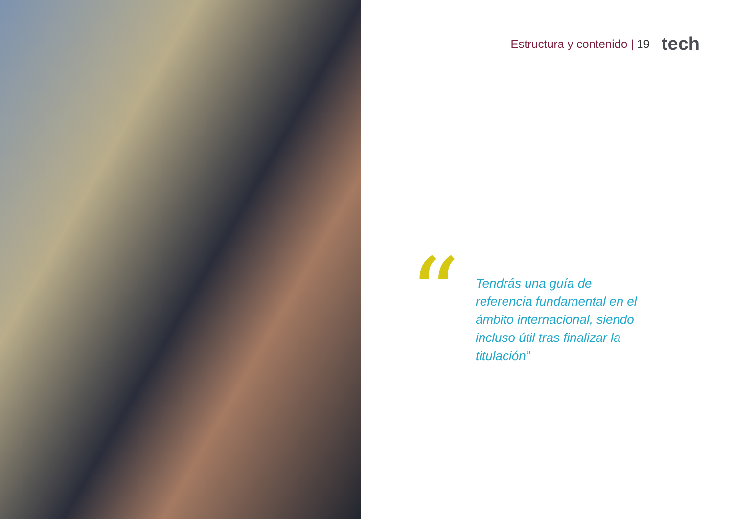Estructura y contenido | 19 tech
“
Tendrás una guía de referencia fundamental en el ámbito internacional, siendo incluso útil tras finalizar la titulación”